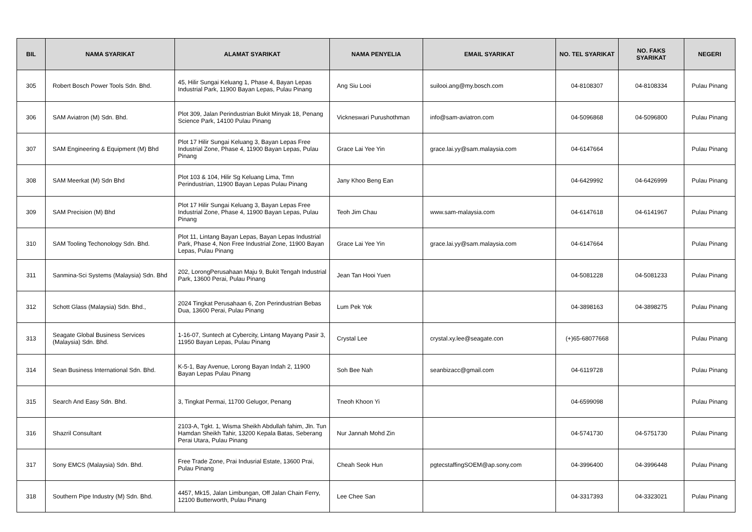| BIL | NAMA SYARIKAT | ALAMAT SYARIKAT | NAMA PENYELIA | EMAIL SYARIKAT | NO. TEL SYARIKAT | NO. FAKS SYARIKAT | NEGERI |
| --- | --- | --- | --- | --- | --- | --- | --- |
| 305 | Robert Bosch Power Tools Sdn. Bhd. | 45, Hilir Sungai Keluang 1, Phase 4, Bayan Lepas Industrial Park, 11900 Bayan Lepas, Pulau Pinang | Ang Siu Looi | suilooi.ang@my.bosch.com | 04-8108307 | 04-8108334 | Pulau Pinang |
| 306 | SAM Aviatron (M) Sdn. Bhd. | Plot 309, Jalan Perindustrian Bukit Minyak 18, Penang Science Park, 14100 Pulau Pinang | Vickneswari Purushothman | info@sam-aviatron.com | 04-5096868 | 04-5096800 | Pulau Pinang |
| 307 | SAM Engineering & Equipment (M) Bhd | Plot 17 Hilir Sungai Keluang 3, Bayan Lepas Free Industrial Zone, Phase 4, 11900 Bayan Lepas, Pulau Pinang | Grace Lai Yee Yin | grace.lai.yy@sam.malaysia.com | 04-6147664 | | Pulau Pinang |
| 308 | SAM Meerkat (M) Sdn Bhd | Plot 103 & 104, Hilir Sg Keluang Lima, Tmn Perindustrian, 11900 Bayan Lepas Pulau Pinang | Jany Khoo Beng Ean | | 04-6429992 | 04-6426999 | Pulau Pinang |
| 309 | SAM Precision (M) Bhd | Plot 17 Hilir Sungai Keluang 3, Bayan Lepas Free Industrial Zone, Phase 4, 11900 Bayan Lepas, Pulau Pinang | Teoh Jim Chau | www.sam-malaysia.com | 04-6147618 | 04-6141967 | Pulau Pinang |
| 310 | SAM Tooling Techonology Sdn. Bhd. | Plot 11, Lintang Bayan Lepas, Bayan Lepas Industrial Park, Phase 4, Non Free Industrial Zone, 11900 Bayan Lepas, Pulau Pinang | Grace Lai Yee Yin | grace.lai.yy@sam.malaysia.com | 04-6147664 | | Pulau Pinang |
| 311 | Sanmina-Sci Systems (Malaysia) Sdn. Bhd | 202, LorongPerusahaan Maju 9, Bukit Tengah Industrial Park, 13600 Perai, Pulau Pinang | Jean Tan Hooi Yuen | | 04-5081228 | 04-5081233 | Pulau Pinang |
| 312 | Schott Glass (Malaysia) Sdn. Bhd., | 2024 Tingkat Perusahaan 6, Zon Perindustrian Bebas Dua, 13600 Perai, Pulau Pinang | Lum Pek Yok | | 04-3898163 | 04-3898275 | Pulau Pinang |
| 313 | Seagate Global Business Services (Malaysia) Sdn. Bhd. | 1-16-07, Suntech at Cybercity, Lintang Mayang Pasir 3, 11950 Bayan Lepas, Pulau Pinang | Crystal Lee | crystal.xy.lee@seagate.con | (+)65-68077668 | | Pulau Pinang |
| 314 | Sean Business International Sdn. Bhd. | K-5-1, Bay Avenue, Lorong Bayan Indah 2, 11900 Bayan Lepas Pulau Pinang | Soh Bee Nah | seanbizacc@gmail.com | 04-6119728 | | Pulau Pinang |
| 315 | Search And Easy Sdn. Bhd. | 3, Tingkat Permai, 11700 Gelugor, Penang | Tneoh Khoon Yi | | 04-6599098 | | Pulau Pinang |
| 316 | Shazril Consultant | 2103-A, Tgkt. 1, Wisma Sheikh Abdullah fahim, Jln. Tun Hamdan Sheikh Tahir, 13200 Kepala Batas, Seberang Perai Utara, Pulau Pinang | Nur Jannah Mohd Zin | | 04-5741730 | 04-5751730 | Pulau Pinang |
| 317 | Sony EMCS (Malaysia) Sdn. Bhd. | Free Trade Zone, Prai Indusrial Estate, 13600 Prai, Pulau Pinang | Cheah Seok Hun | pgtecstaffingSOEM@ap.sony.com | 04-3996400 | 04-3996448 | Pulau Pinang |
| 318 | Southern Pipe Industry (M) Sdn. Bhd. | 4457, Mk15, Jalan Limbungan, Off Jalan Chain Ferry, 12100 Butterworth, Pulau Pinang | Lee Chee San | | 04-3317393 | 04-3323021 | Pulau Pinang |